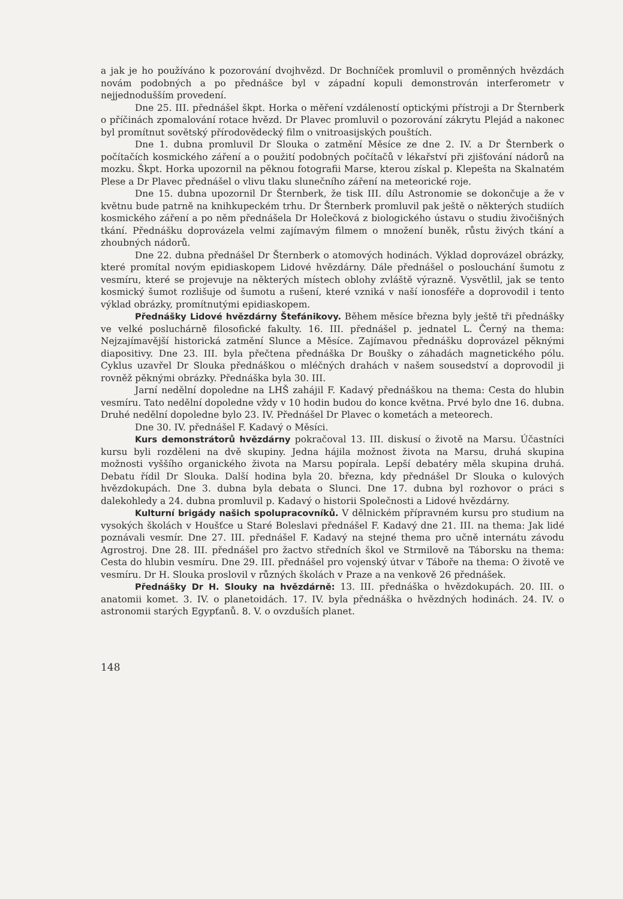a jak je ho používáno k pozorování dvojhvězd. Dr Bochníček promluvil o proměnných hvězdách novám podobných a po přednášce byl v západní kopuli demonstrován interferometr v nejjednodušším provedení.
Dne 25. III. přednášel škpt. Horka o měření vzdáleností optickými přístroji a Dr Šternberk o příčinách zpomalování rotace hvězd. Dr Plavec promluvil o pozorování zákrytu Plejád a nakonec byl promítnut sovětský přírodovědecký film o vnitroasijských pouštích.
Dne 1. dubna promluvil Dr Slouka o zatmění Měsíce ze dne 2. IV. a Dr Šternberk o počítačích kosmického záření a o použití podobných počítačů v lékařství při zjišťování nádorů na mozku. Škpt. Horka upozornil na pěknou fotografii Marse, kterou získal p. Klepešta na Skalnatém Plese a Dr Plavec přednášel o vlivu tlaku slunečního záření na meteorické roje.
Dne 15. dubna upozornil Dr Šternberk, že tisk III. dílu Astronomie se dokončuje a že v květnu bude patrně na knihkupeckém trhu. Dr Šternberk promluvil pak ještě o některých studiích kosmického záření a po něm přednášela Dr Holečková z biologického ústavu o studiu živočišných tkání. Přednášku doprovázela velmi zajímavým filmem o množení buněk, růstu živých tkání a zhoubných nádorů.
Dne 22. dubna přednášel Dr Šternberk o atomových hodinách. Výklad doprovázel obrázky, které promítal novým epidiaskopem Lidové hvězdárny. Dále přednášel o poslouchání šumotu z vesmíru, které se projevuje na některých místech oblohy zvláště výrazně. Vysvětlil, jak se tento kosmický šumot rozlišuje od šumotu a rušení, které vzniká v naší ionosféře a doprovodil i tento výklad obrázky, promítnutými epidiaskopem.
Přednášky Lidové hvězdárny Štefánikovy. Během měsíce března byly ještě tři přednášky ve velké posluchárně filosofické fakulty. 16. III. přednášel p. jednatel L. Černý na thema: Nejzajímavější historická zatmění Slunce a Měsíce. Zajímavou přednášku doprovázel pěknými diapositivy. Dne 23. III. byla přečtena přednáška Dr Boušky o záhadách magnetického pólu. Cyklus uzavřel Dr Slouka přednáškou o mléčných drahách v našem sousedství a doprovodil ji rovněž pěknými obrázky. Přednáška byla 30. III.
Jarní nedělní dopoledne na LHŠ zahájil F. Kadavý přednáškou na thema: Cesta do hlubin vesmíru. Tato nedělní dopoledne vždy v 10 hodin budou do konce května. Prvé bylo dne 16. dubna. Druhé nedělní dopoledne bylo 23. IV. Přednášel Dr Plavec o kometách a meteorech.
Dne 30. IV. přednášel F. Kadavý o Měsíci.
Kurs demonstrátorů hvězdárny pokračoval 13. III. diskusí o životě na Marsu. Účastníci kursu byli rozděleni na dvě skupiny. Jedna hájila možnost života na Marsu, druhá skupina možnosti vyššího organického života na Marsu popírala. Lepší debatéry měla skupina druhá. Debatu řídil Dr Slouka. Další hodina byla 20. března, kdy přednášel Dr Slouka o kulových hvězdokupách. Dne 3. dubna byla debata o Slunci. Dne 17. dubna byl rozhovor o práci s dalekohledy a 24. dubna promluvil p. Kadavý o historii Společnosti a Lidové hvězdárny.
Kulturní brigády našich spolupracovníků. V dělnickém přípravném kursu pro studium na vysokých školách v Houšťce u Staré Boleslavi přednášel F. Kadavý dne 21. III. na thema: Jak lidé poznávali vesmír. Dne 27. III. přednášel F. Kadavý na stejné thema pro učně internátu závodu Agrostroj. Dne 28. III. přednášel pro žactvo středních škol ve Strmilově na Táborsku na thema: Cesta do hlubin vesmíru. Dne 29. III. přednášel pro vojenský útvar v Táboře na thema: O životě ve vesmíru. Dr H. Slouka proslovil v různých školách v Praze a na venkově 26 přednášek.
Přednášky Dr H. Slouky na hvězdárně: 13. III. přednáška o hvězdokupách. 20. III. o anatomii komet. 3. IV. o planetoidách. 17. IV. byla přednáška o hvězdných hodinách. 24. IV. o astronomii starých Egypťanů. 8. V. o ovzduších planet.
148